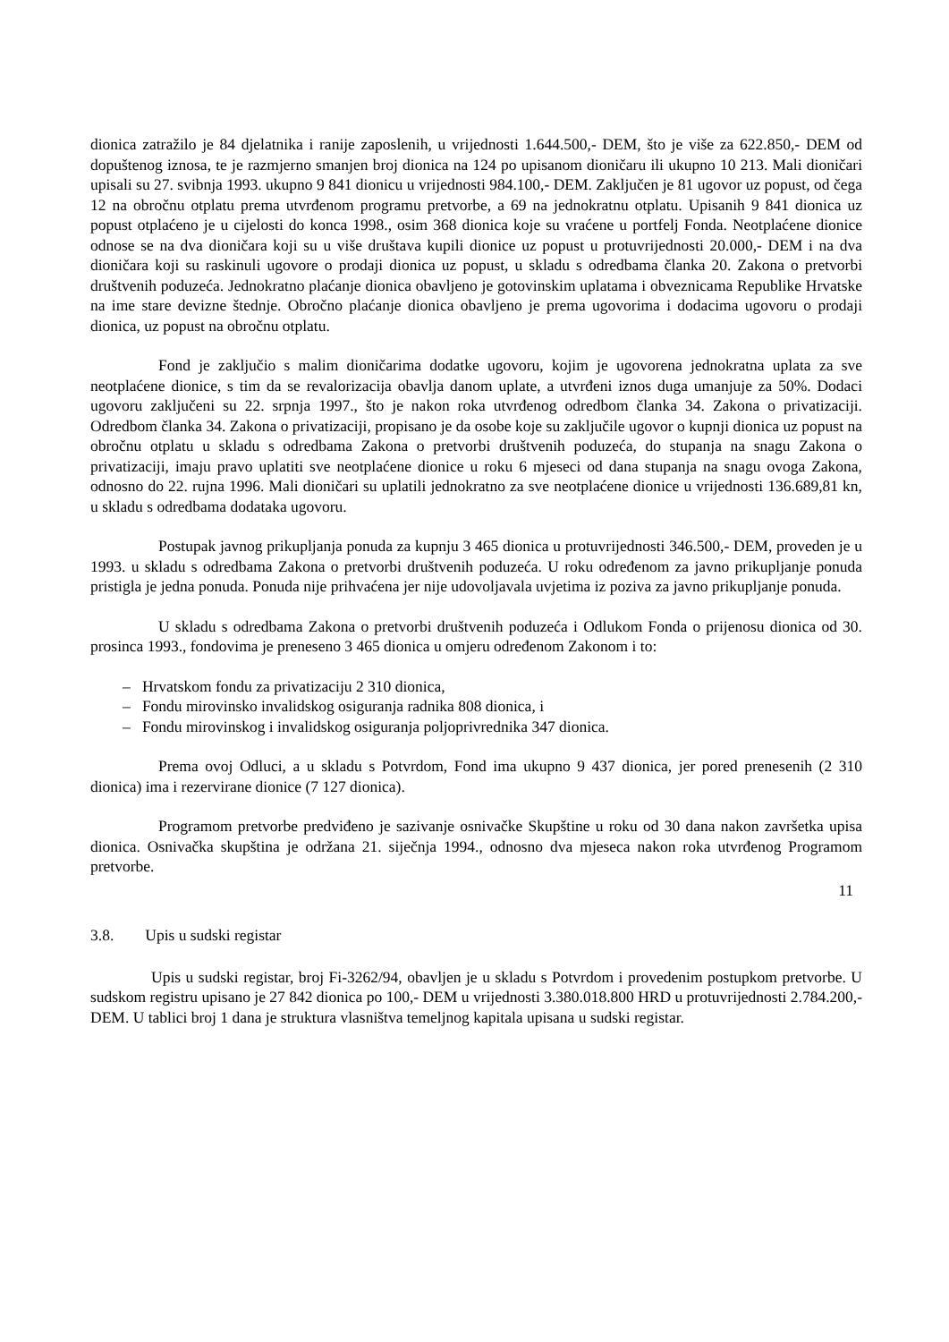dionica zatražilo je 84 djelatnika i ranije zaposlenih, u vrijednosti 1.644.500,- DEM, što je više za 622.850,- DEM od dopuštenog iznosa, te je razmjerno smanjen broj dionica na 124 po upisanom dioničaru ili ukupno 10 213. Mali dioničari upisali su 27. svibnja 1993. ukupno 9 841 dionicu u vrijednosti 984.100,- DEM. Zaključen je 81 ugovor uz popust, od čega 12 na obročnu otplatu prema utvrđenom programu pretvorbe, a 69 na jednokratnu otplatu. Upisanih 9 841 dionica uz popust otplaćeno je u cijelosti do konca 1998., osim 368 dionica koje su vraćene u portfelj Fonda. Neotplaćene dionice odnose se na dva dioničara koji su u više društava kupili dionice uz popust u protuvrijednosti 20.000,- DEM i na dva dioničara koji su raskinuli ugovore o prodaji dionica uz popust, u skladu s odredbama članka 20. Zakona o pretvorbi društvenih poduzeća. Jednokratno plaćanje dionica obavljeno je gotovinskim uplatama i obveznicama Republike Hrvatske na ime stare devizne štednje. Obročno plaćanje dionica obavljeno je prema ugovorima i dodacima ugovoru o prodaji dionica, uz popust na obročnu otplatu.
Fond je zaključio s malim dioničarima dodatke ugovoru, kojim je ugovorena jednokratna uplata za sve neotplaćene dionice, s tim da se revalorizacija obavlja danom uplate, a utvrđeni iznos duga umanjuje za 50%. Dodaci ugovoru zaključeni su 22. srpnja 1997., što je nakon roka utvrđenog odredbom članka 34. Zakona o privatizaciji. Odredbom članka 34. Zakona o privatizaciji, propisano je da osobe koje su zaključile ugovor o kupnji dionica uz popust na obročnu otplatu u skladu s odredbama Zakona o pretvorbi društvenih poduzeća, do stupanja na snagu Zakona o privatizaciji, imaju pravo uplatiti sve neotplaćene dionice u roku 6 mjeseci od dana stupanja na snagu ovoga Zakona, odnosno do 22. rujna 1996. Mali dioničari su uplatili jednokratno za sve neotplaćene dionice u vrijednosti 136.689,81 kn, u skladu s odredbama dodataka ugovoru.
Postupak javnog prikupljanja ponuda za kupnju 3 465 dionica u protuvrijednosti 346.500,- DEM, proveden je u 1993. u skladu s odredbama Zakona o pretvorbi društvenih poduzeća. U roku određenom za javno prikupljanje ponuda pristigla je jedna ponuda. Ponuda nije prihvaćena jer nije udovoljavala uvjetima iz poziva za javno prikupljanje ponuda.
U skladu s odredbama Zakona o pretvorbi društvenih poduzeća i Odlukom Fonda o prijenosu dionica od 30. prosinca 1993., fondovima je preneseno 3 465 dionica u omjeru određenom Zakonom i to:
– Hrvatskom fondu za privatizaciju 2 310 dionica,
– Fondu mirovinsko invalidskog osiguranja radnika 808 dionica, i
– Fondu mirovinskog i invalidskog osiguranja poljoprivrednika 347 dionica.
Prema ovoj Odluci, a u skladu s Potvrdom, Fond ima ukupno 9 437 dionica, jer pored prenesenih (2 310 dionica) ima i rezervirane dionice (7 127 dionica).
Programom pretvorbe predviđeno je sazivanje osnivačke Skupštine u roku od 30 dana nakon završetka upisa dionica. Osnivačka skupština je održana 21. siječnja 1994., odnosno dva mjeseca nakon roka utvrđenog Programom pretvorbe.
11
3.8. Upis u sudski registar
Upis u sudski registar, broj Fi-3262/94, obavljen je u skladu s Potvrdom i provedenim postupkom pretvorbe. U sudskom registru upisano je 27 842 dionica po 100,- DEM u vrijednosti 3.380.018.800 HRD u protuvrijednosti 2.784.200,- DEM. U tablici broj 1 dana je struktura vlasništva temeljnog kapitala upisana u sudski registar.